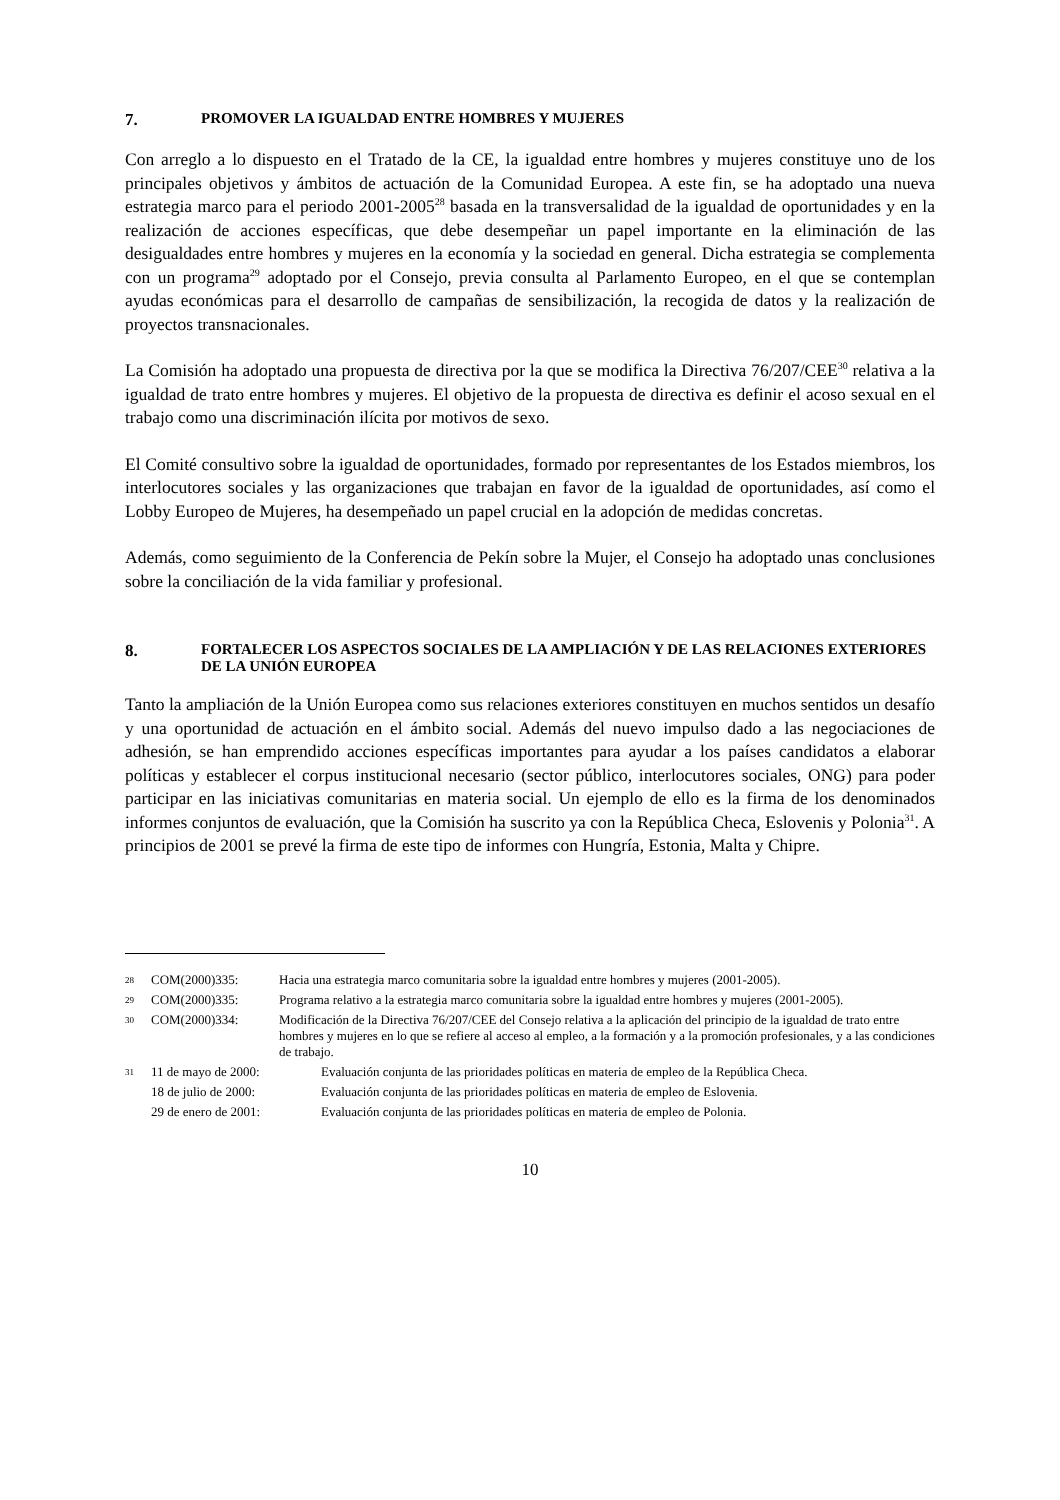7. PROMOVER LA IGUALDAD ENTRE HOMBRES Y MUJERES
Con arreglo a lo dispuesto en el Tratado de la CE, la igualdad entre hombres y mujeres constituye uno de los principales objetivos y ámbitos de actuación de la Comunidad Europea. A este fin, se ha adoptado una nueva estrategia marco para el periodo 2001-2005<sup>28</sup> basada en la transversalidad de la igualdad de oportunidades y en la realización de acciones específicas, que debe desempeñar un papel importante en la eliminación de las desigualdades entre hombres y mujeres en la economía y la sociedad en general. Dicha estrategia se complementa con un programa<sup>29</sup> adoptado por el Consejo, previa consulta al Parlamento Europeo, en el que se contemplan ayudas económicas para el desarrollo de campañas de sensibilización, la recogida de datos y la realización de proyectos transnacionales.
La Comisión ha adoptado una propuesta de directiva por la que se modifica la Directiva 76/207/CEE<sup>30</sup> relativa a la igualdad de trato entre hombres y mujeres. El objetivo de la propuesta de directiva es definir el acoso sexual en el trabajo como una discriminación ilícita por motivos de sexo.
El Comité consultivo sobre la igualdad de oportunidades, formado por representantes de los Estados miembros, los interlocutores sociales y las organizaciones que trabajan en favor de la igualdad de oportunidades, así como el Lobby Europeo de Mujeres, ha desempeñado un papel crucial en la adopción de medidas concretas.
Además, como seguimiento de la Conferencia de Pekín sobre la Mujer, el Consejo ha adoptado unas conclusiones sobre la conciliación de la vida familiar y profesional.
8. FORTALECER LOS ASPECTOS SOCIALES DE LA AMPLIACIÓN Y DE LAS RELACIONES EXTERIORES DE LA UNIÓN EUROPEA
Tanto la ampliación de la Unión Europea como sus relaciones exteriores constituyen en muchos sentidos un desafío y una oportunidad de actuación en el ámbito social. Además del nuevo impulso dado a las negociaciones de adhesión, se han emprendido acciones específicas importantes para ayudar a los países candidatos a elaborar políticas y establecer el corpus institucional necesario (sector público, interlocutores sociales, ONG) para poder participar en las iniciativas comunitarias en materia social. Un ejemplo de ello es la firma de los denominados informes conjuntos de evaluación, que la Comisión ha suscrito ya con la República Checa, Eslovenis y Polonia<sup>31</sup>. A principios de 2001 se prevé la firma de este tipo de informes con Hungría, Estonia, Malta y Chipre.
28 COM(2000)335: Hacia una estrategia marco comunitaria sobre la igualdad entre hombres y mujeres (2001-2005).
29 COM(2000)335: Programa relativo a la estrategia marco comunitaria sobre la igualdad entre hombres y mujeres (2001-2005).
30 COM(2000)334: Modificación de la Directiva 76/207/CEE del Consejo relativa a la aplicación del principio de la igualdad de trato entre hombres y mujeres en lo que se refiere al acceso al empleo, a la formación y a la promoción profesionales, y a las condiciones de trabajo.
31 11 de mayo de 2000: Evaluación conjunta de las prioridades políticas en materia de empleo de la República Checa.
18 de julio de 2000: Evaluación conjunta de las prioridades políticas en materia de empleo de Eslovenia.
29 de enero de 2001: Evaluación conjunta de las prioridades políticas en materia de empleo de Polonia.
10